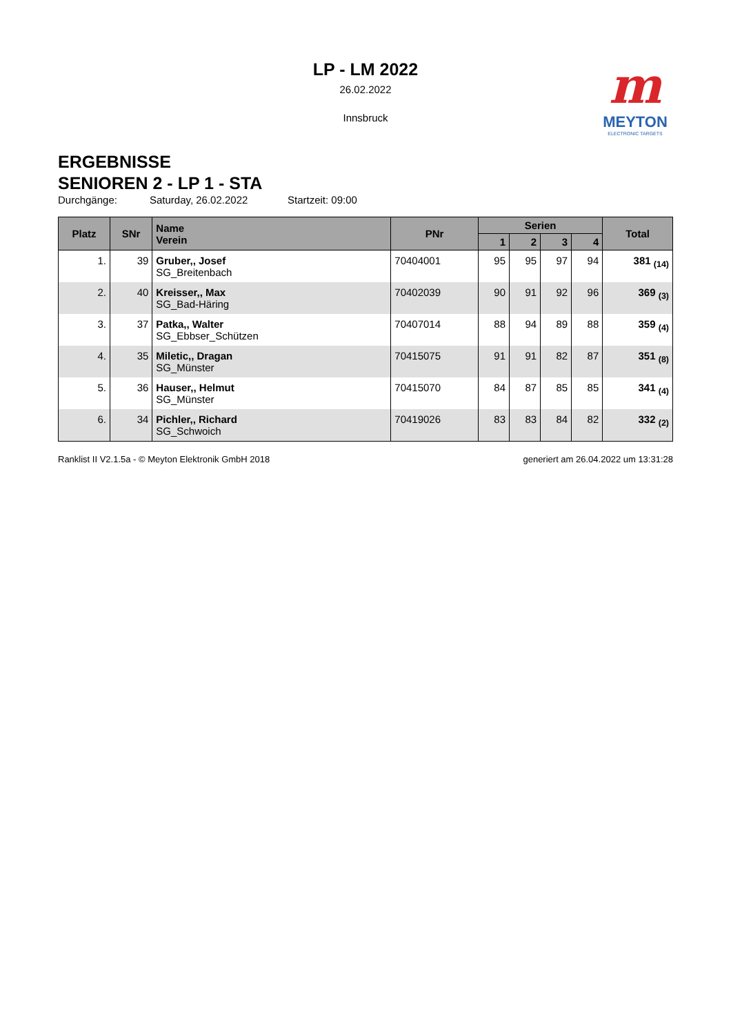m
MEYTON
ELECTRONIC TARGETS
LP - LM 2022
26.02.2022
Innsbruck
ERGEBNISSE
SENIOREN 2 - LP 1 - STA
Durchgänge: Saturday, 26.02.2022 Startzeit: 09:00
| Platz | SNr | Name Verein | PNr | Serien | | | | Total |
| --- | --- | --- | --- | --- | --- | --- | --- | --- |
| | | | | 1 | 2 | 3 | 4 | |
| 1. | 39 | Gruber,, Josef SG_Breitenbach | 70404001 | 95 | 95 | 97 | 94 | 381 <sub>(14)</sub> |
| 2. | 40 | Kreisser,, Max SG_Bad-Häring | 70402039 | 90 | 91 | 92 | 96 | 369 <sub>(3)</sub> |
| 3. | 37 | Patka,, Walter SG_Ebbser_Schützen | 70407014 | 88 | 94 | 89 | 88 | 359 <sub>(4)</sub> |
| 4. | 35 | Miletic,, Dragan SG_Münster | 70415075 | 91 | 91 | 82 | 87 | 351 <sub>(8)</sub> |
| 5. | 36 | Hauser,, Helmut SG_Münster | 70415070 | 84 | 87 | 85 | 85 | 341 <sub>(4)</sub> |
| 6. | 34 | Pichler,, Richard SG_Schwoich | 70419026 | 83 | 83 | 84 | 82 | 332 <sub>(2)</sub> |
Ranklist II V2.1.5a - © Meyton Elektronik GmbH 2018 generiert am 26.04.2022 um 13:31:28